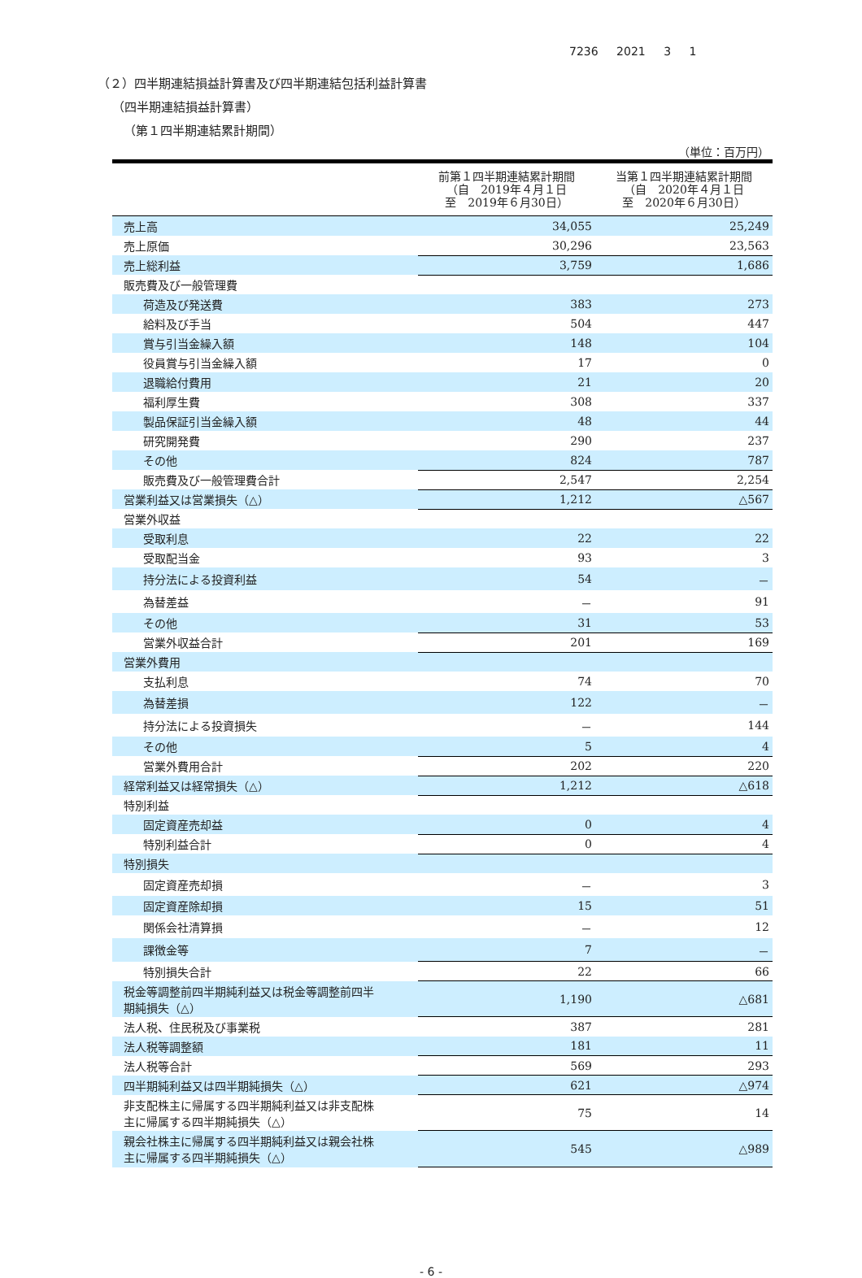7236 2021 3 1
（２）四半期連結損益計算書及び四半期連結包括利益計算書
（四半期連結損益計算書）
（第１四半期連結累計期間）
（単位：百万円）
| | 前第１四半期連結累計期間 （自 2019年４月１日 至 2019年６月30日） | 当第１四半期連結累計期間 （自 2020年４月１日 至 2020年６月30日） |
| --- | --- | --- |
| 売上高 | 34,055 | 25,249 |
| 売上原価 | 30,296 | 23,563 |
| 売上総利益 | 3,759 | 1,686 |
| 販売費及び一般管理費 | | |
| 荷造及び発送費 | 383 | 273 |
| 給料及び手当 | 504 | 447 |
| 賞与引当金繰入額 | 148 | 104 |
| 役員賞与引当金繰入額 | 17 | 0 |
| 退職給付費用 | 21 | 20 |
| 福利厚生費 | 308 | 337 |
| 製品保証引当金繰入額 | 48 | 44 |
| 研究開発費 | 290 | 237 |
| その他 | 824 | 787 |
| 販売費及び一般管理費合計 | 2,547 | 2,254 |
| 営業利益又は営業損失（△） | 1,212 | △567 |
| 営業外収益 | | |
| 受取利息 | 22 | 22 |
| 受取配当金 | 93 | 3 |
| 持分法による投資利益 | 54 | － |
| 為替差益 | － | 91 |
| その他 | 31 | 53 |
| 営業外収益合計 | 201 | 169 |
| 営業外費用 | | |
| 支払利息 | 74 | 70 |
| 為替差損 | 122 | － |
| 持分法による投資損失 | － | 144 |
| その他 | 5 | 4 |
| 営業外費用合計 | 202 | 220 |
| 経常利益又は経常損失（△） | 1,212 | △618 |
| 特別利益 | | |
| 固定資産売却益 | 0 | 4 |
| 特別利益合計 | 0 | 4 |
| 特別損失 | | |
| 固定資産売却損 | － | 3 |
| 固定資産除却損 | 15 | 51 |
| 関係会社清算損 | － | 12 |
| 課徴金等 | 7 | － |
| 特別損失合計 | 22 | 66 |
| 税金等調整前四半期純利益又は税金等調整前四半 期純損失（△） | 1,190 | △681 |
| 法人税、住民税及び事業税 | 387 | 281 |
| 法人税等調整額 | 181 | 11 |
| 法人税等合計 | 569 | 293 |
| 四半期純利益又は四半期純損失（△） | 621 | △974 |
| 非支配株主に帰属する四半期純利益又は非支配株 主に帰属する四半期純損失（△） | 75 | 14 |
| 親会社株主に帰属する四半期純利益又は親会社株 主に帰属する四半期純損失（△） | 545 | △989 |
- 6 -